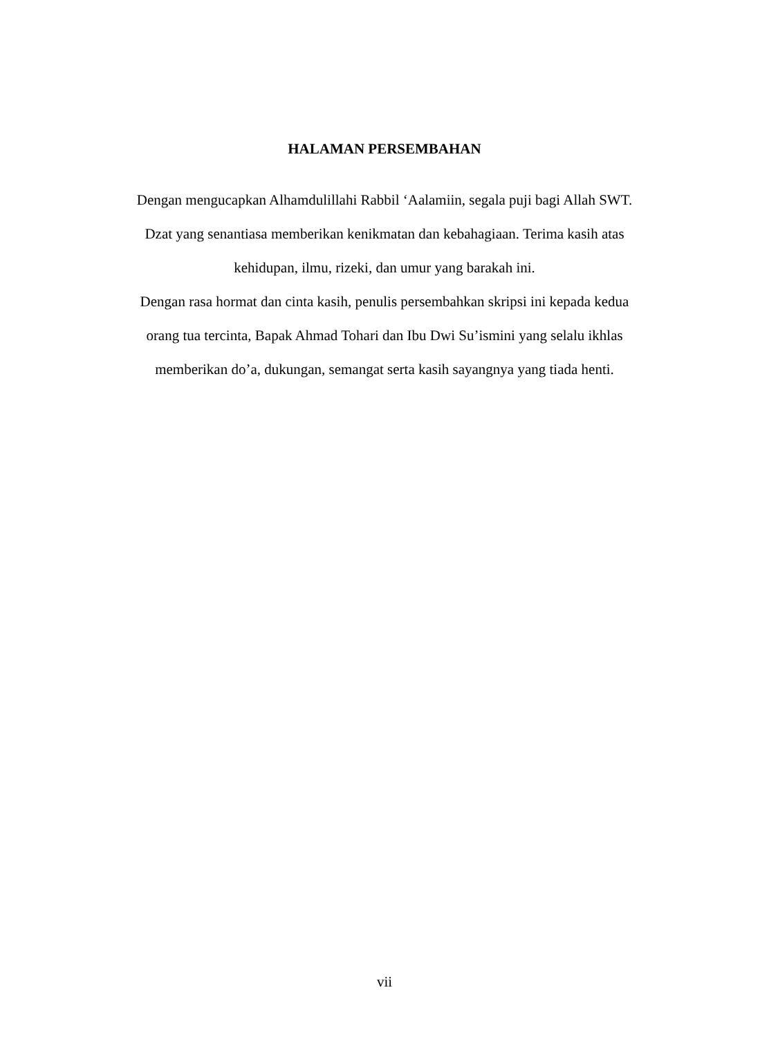HALAMAN PERSEMBAHAN
Dengan mengucapkan Alhamdulillahi Rabbil ‘Aalamiin, segala puji bagi Allah SWT. Dzat yang senantiasa memberikan kenikmatan dan kebahagiaan. Terima kasih atas kehidupan, ilmu, rizeki, dan umur yang barakah ini.
Dengan rasa hormat dan cinta kasih, penulis persembahkan skripsi ini kepada kedua orang tua tercinta, Bapak Ahmad Tohari dan Ibu Dwi Su’ismini yang selalu ikhlas memberikan do’a, dukungan, semangat serta kasih sayangnya yang tiada henti.
vii